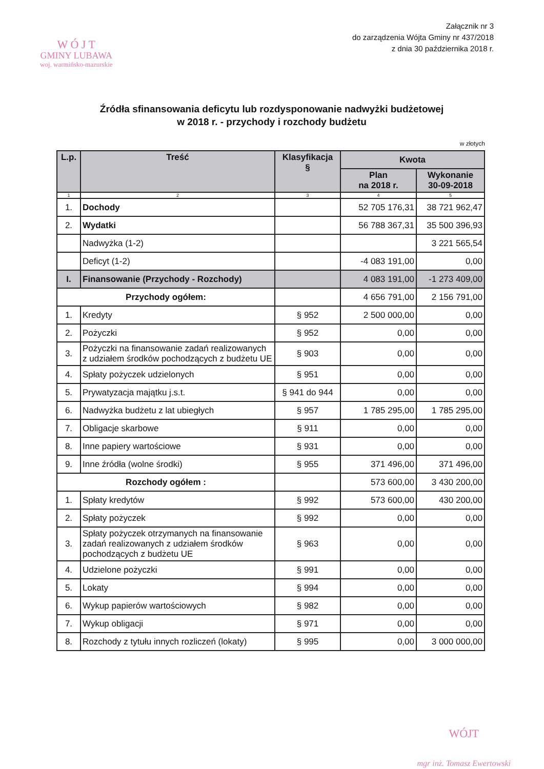W Ó J T
GMINY LUBAWA
woj. warmińsko-mazurskie
Załącznik nr 3
do zarządzenia Wójta Gminy nr 437/2018
z dnia 30 października 2018 r.
Źródła sfinansowania deficytu lub rozdysponowanie nadwyżki budżetowej
w 2018 r. - przychody i rozchody budżetu
w złotych
| L.p. | Treść | Klasyfikacja § | Kwota | |
| --- | --- | --- | --- | --- |
| | | | Plan na 2018 r. | Wykonanie 30-09-2018 |
| 1 | 2 | 3 | 4 | 5 |
| 1. | Dochody | | 52 705 176,31 | 38 721 962,47 |
| 2. | Wydatki | | 56 788 367,31 | 35 500 396,93 |
| | Nadwyżka (1-2) | | | 3 221 565,54 |
| | Deficyt (1-2) | | -4 083 191,00 | 0,00 |
| I. | Finansowanie (Przychody - Rozchody) | | 4 083 191,00 | -1 273 409,00 |
| Przychody ogółem: | | | 4 656 791,00 | 2 156 791,00 |
| 1. | Kredyty | § 952 | 2 500 000,00 | 0,00 |
| 2. | Pożyczki | § 952 | 0,00 | 0,00 |
| 3. | Pożyczki na finansowanie zadań realizowanych z udziałem środków pochodzących z budżetu UE | § 903 | 0,00 | 0,00 |
| 4. | Spłaty pożyczek udzielonych | § 951 | 0,00 | 0,00 |
| 5. | Prywatyzacja majątku j.s.t. | § 941 do 944 | 0,00 | 0,00 |
| 6. | Nadwyżka budżetu z lat ubiegłych | § 957 | 1 785 295,00 | 1 785 295,00 |
| 7. | Obligacje skarbowe | § 911 | 0,00 | 0,00 |
| 8. | Inne papiery wartościowe | § 931 | 0,00 | 0,00 |
| 9. | Inne źródła (wolne środki) | § 955 | 371 496,00 | 371 496,00 |
| Rozchody ogółem : | | | 573 600,00 | 3 430 200,00 |
| 1. | Spłaty kredytów | § 992 | 573 600,00 | 430 200,00 |
| 2. | Spłaty pożyczek | § 992 | 0,00 | 0,00 |
| 3. | Spłaty pożyczek otrzymanych na finansowanie zadań realizowanych z udziałem środków pochodzących z budżetu UE | § 963 | 0,00 | 0,00 |
| 4. | Udzielone pożyczki | § 991 | 0,00 | 0,00 |
| 5. | Lokaty | § 994 | 0,00 | 0,00 |
| 6. | Wykup papierów wartościowych | § 982 | 0,00 | 0,00 |
| 7. | Wykup obligacji | § 971 | 0,00 | 0,00 |
| 8. | Rozchody z tytułu innych rozliczeń (lokaty) | § 995 | 0,00 | 3 000 000,00 |
WÓJT
mgr inż. Tomasz Ewertowski